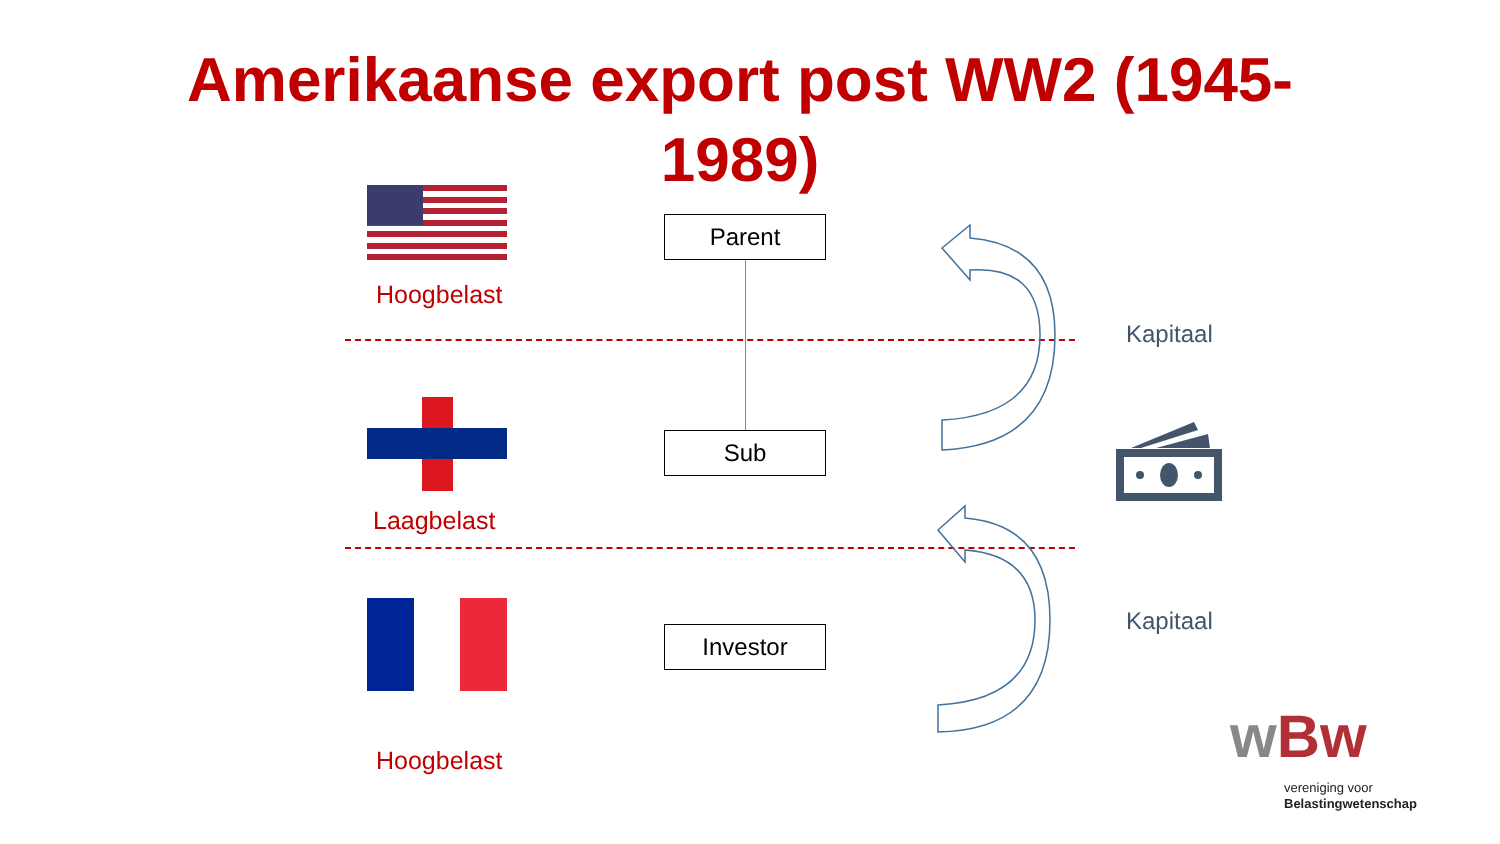Amerikaanse export post WW2 (1945-
1989)
Hoogbelast
Laagbelast
Hoogbelast
Parent
Sub
Investor
Kapitaal
Kapitaal
wBw
vereniging voor
Belastingwetenschap